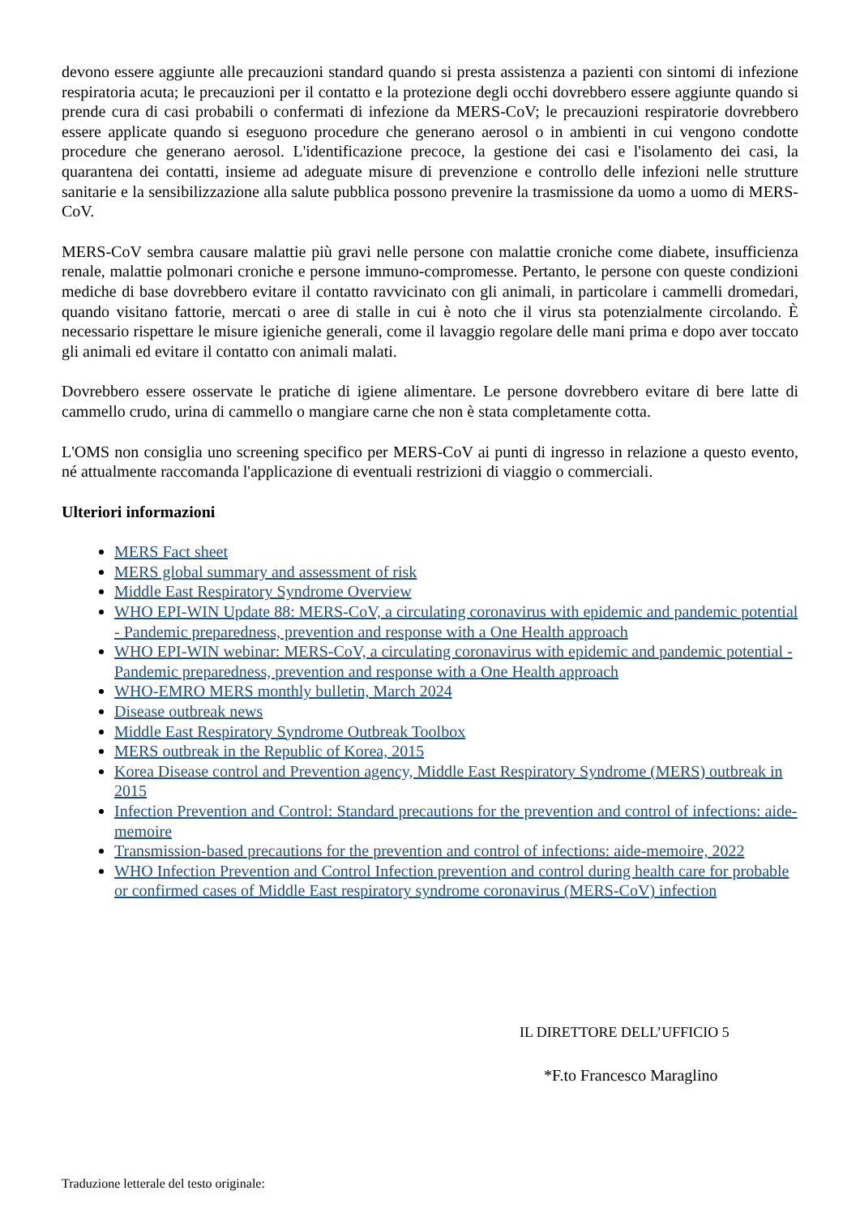devono essere aggiunte alle precauzioni standard quando si presta assistenza a pazienti con sintomi di infezione respiratoria acuta; le precauzioni per il contatto e la protezione degli occhi dovrebbero essere aggiunte quando si prende cura di casi probabili o confermati di infezione da MERS-CoV; le precauzioni respiratorie dovrebbero essere applicate quando si eseguono procedure che generano aerosol o in ambienti in cui vengono condotte procedure che generano aerosol. L'identificazione precoce, la gestione dei casi e l'isolamento dei casi, la quarantena dei contatti, insieme ad adeguate misure di prevenzione e controllo delle infezioni nelle strutture sanitarie e la sensibilizzazione alla salute pubblica possono prevenire la trasmissione da uomo a uomo di MERS-CoV.
MERS-CoV sembra causare malattie più gravi nelle persone con malattie croniche come diabete, insufficienza renale, malattie polmonari croniche e persone immuno-compromesse. Pertanto, le persone con queste condizioni mediche di base dovrebbero evitare il contatto ravvicinato con gli animali, in particolare i cammelli dromedari, quando visitano fattorie, mercati o aree di stalle in cui è noto che il virus sta potenzialmente circolando. È necessario rispettare le misure igieniche generali, come il lavaggio regolare delle mani prima e dopo aver toccato gli animali ed evitare il contatto con animali malati.
Dovrebbero essere osservate le pratiche di igiene alimentare. Le persone dovrebbero evitare di bere latte di cammello crudo, urina di cammello o mangiare carne che non è stata completamente cotta.
L'OMS non consiglia uno screening specifico per MERS-CoV ai punti di ingresso in relazione a questo evento, né attualmente raccomanda l'applicazione di eventuali restrizioni di viaggio o commerciali.
Ulteriori informazioni
MERS Fact sheet
MERS global summary and assessment of risk
Middle East Respiratory Syndrome Overview
WHO EPI-WIN Update 88: MERS-CoV, a circulating coronavirus with epidemic and pandemic potential - Pandemic preparedness, prevention and response with a One Health approach
WHO EPI-WIN webinar: MERS-CoV, a circulating coronavirus with epidemic and pandemic potential - Pandemic preparedness, prevention and response with a One Health approach
WHO-EMRO MERS monthly bulletin, March 2024
Disease outbreak news
Middle East Respiratory Syndrome Outbreak Toolbox
MERS outbreak in the Republic of Korea, 2015
Korea Disease control and Prevention agency, Middle East Respiratory Syndrome (MERS) outbreak in 2015
Infection Prevention and Control: Standard precautions for the prevention and control of infections: aide-memoire
Transmission-based precautions for the prevention and control of infections: aide-memoire, 2022
WHO Infection Prevention and Control Infection prevention and control during health care for probable or confirmed cases of Middle East respiratory syndrome coronavirus (MERS-CoV) infection
IL DIRETTORE DELL’UFFICIO 5
*F.to Francesco Maraglino
Traduzione letterale del testo originale: